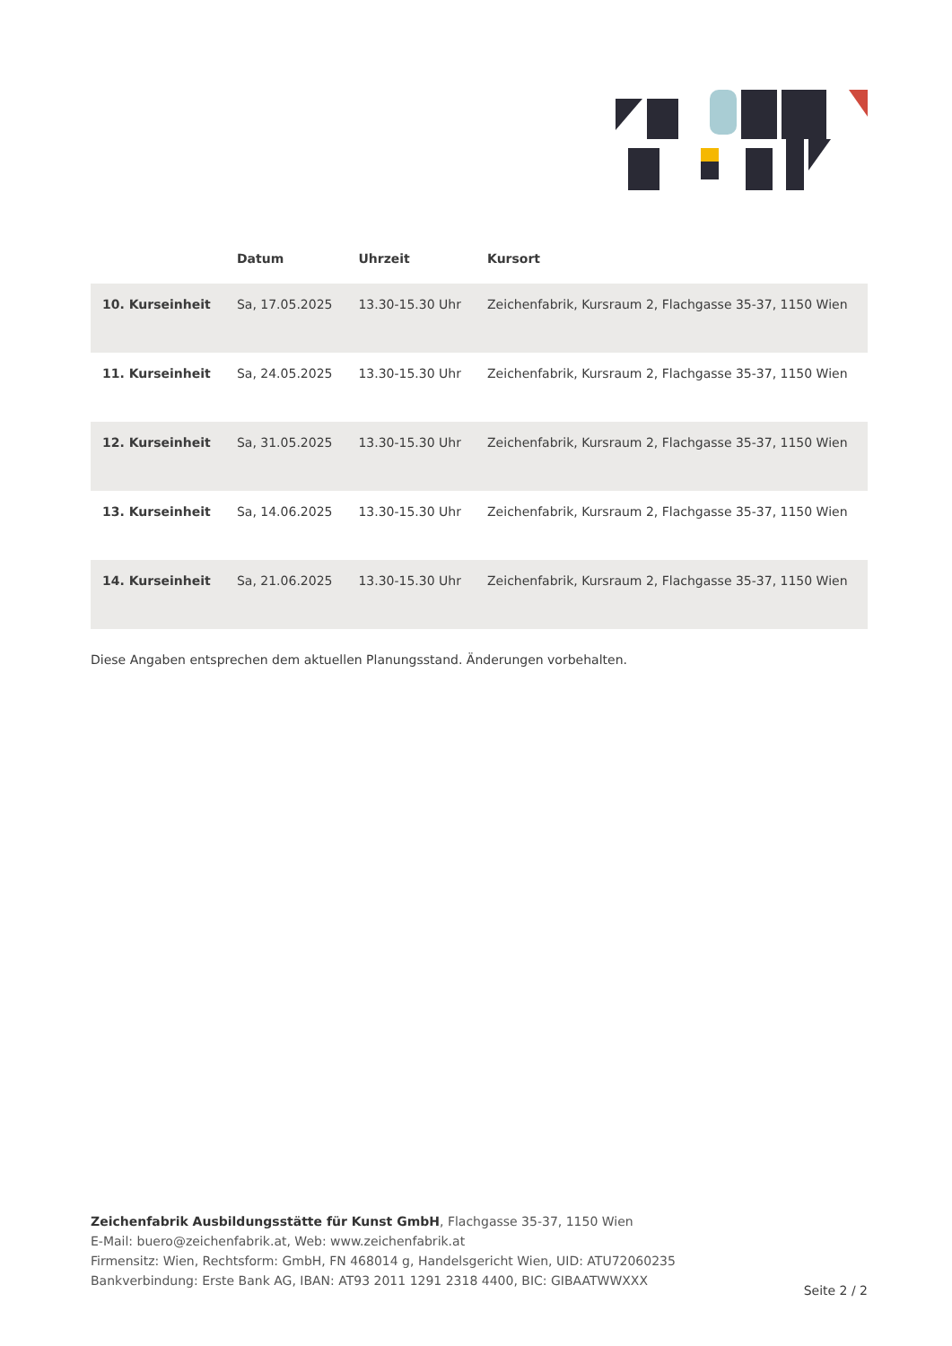| | Datum | Uhrzeit | Kursort |
| --- | --- | --- | --- |
| 10. Kurseinheit | Sa, 17.05.2025 | 13.30-15.30 Uhr | Zeichenfabrik, Kursraum 2, Flachgasse 35-37, 1150 Wien |
| 11. Kurseinheit | Sa, 24.05.2025 | 13.30-15.30 Uhr | Zeichenfabrik, Kursraum 2, Flachgasse 35-37, 1150 Wien |
| 12. Kurseinheit | Sa, 31.05.2025 | 13.30-15.30 Uhr | Zeichenfabrik, Kursraum 2, Flachgasse 35-37, 1150 Wien |
| 13. Kurseinheit | Sa, 14.06.2025 | 13.30-15.30 Uhr | Zeichenfabrik, Kursraum 2, Flachgasse 35-37, 1150 Wien |
| 14. Kurseinheit | Sa, 21.06.2025 | 13.30-15.30 Uhr | Zeichenfabrik, Kursraum 2, Flachgasse 35-37, 1150 Wien |
Diese Angaben entsprechen dem aktuellen Planungsstand. Änderungen vorbehalten.
Zeichenfabrik Ausbildungsstätte für Kunst GmbH, Flachgasse 35-37, 1150 Wien
E-Mail: buero@zeichenfabrik.at, Web: www.zeichenfabrik.at
Firmensitz: Wien, Rechtsform: GmbH, FN 468014 g, Handelsgericht Wien, UID: ATU72060235
Bankverbindung: Erste Bank AG, IBAN: AT93 2011 1291 2318 4400, BIC: GIBAATWWXXX
Seite 2 / 2